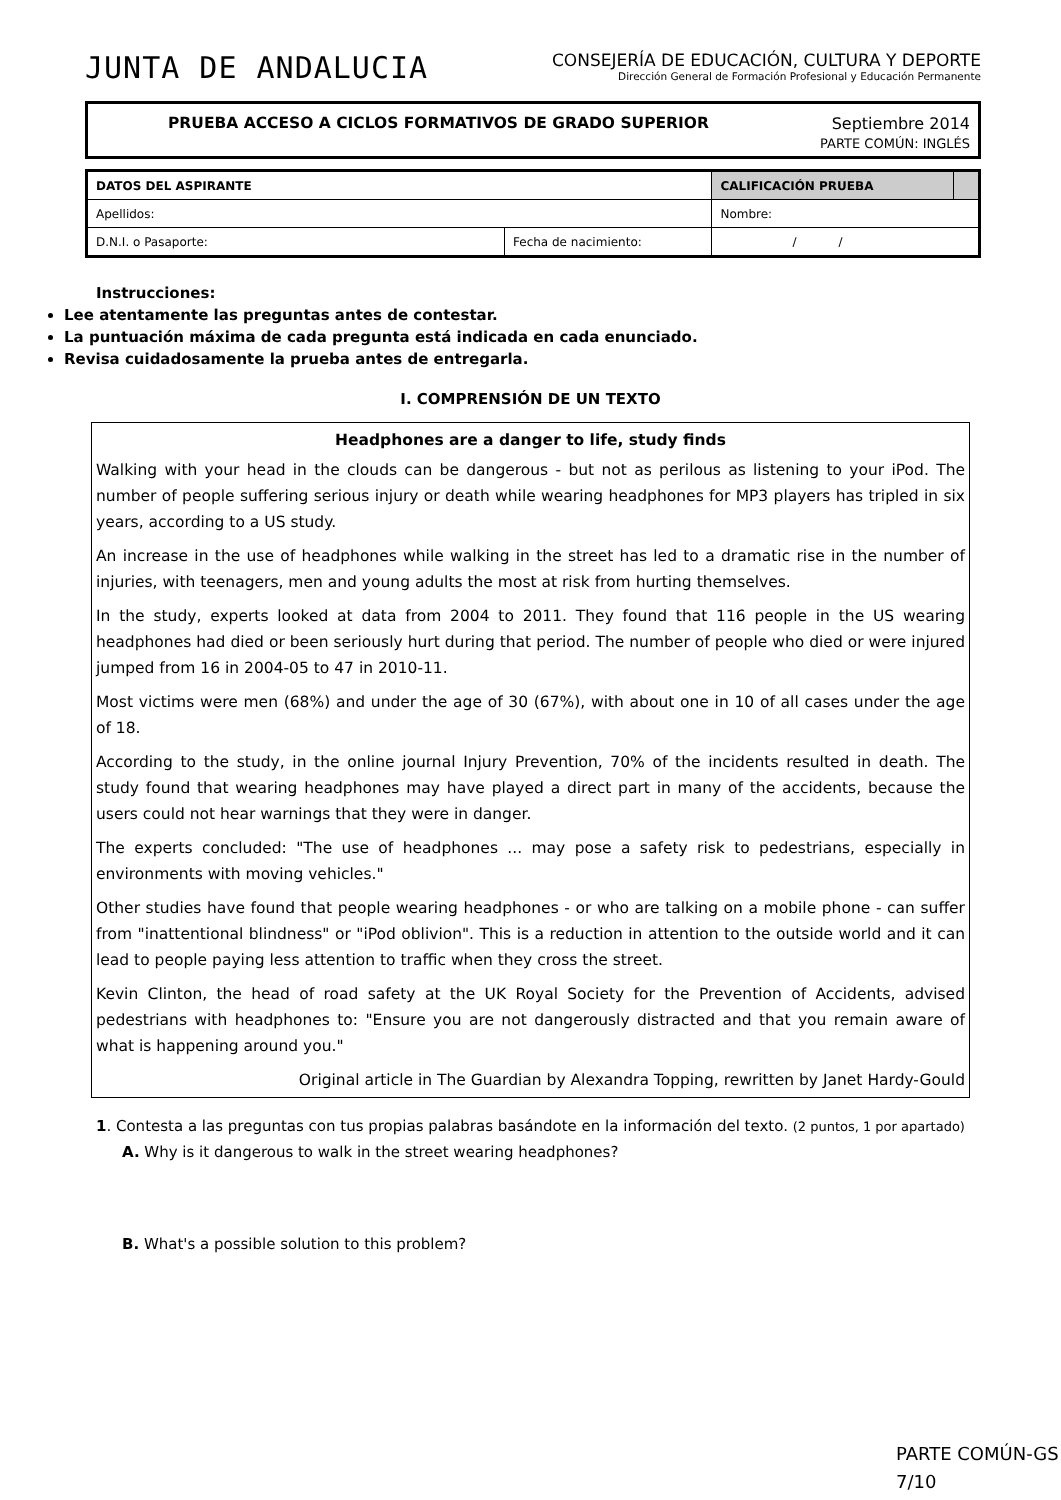JUNTA DE ANDALUCIA
CONSEJERÍA DE EDUCACIÓN, CULTURA Y DEPORTE
Dirección General de Formación Profesional y Educación Permanente
PRUEBA ACCESO A CICLOS FORMATIVOS DE GRADO SUPERIOR
Septiembre 2014
PARTE COMÚN: INGLÉS
| DATOS DEL ASPIRANTE | | CALIFICACIÓN PRUEBA | |
| Apellidos: | | Nombre: | |
| D.N.I. o Pasaporte: | Fecha de nacimiento: | / / | |
Instrucciones:
Lee atentamente las preguntas antes de contestar.
La puntuación máxima de cada pregunta está indicada en cada enunciado.
Revisa cuidadosamente la prueba antes de entregarla.
I. COMPRENSIÓN DE UN TEXTO
Headphones are a danger to life, study finds
Walking with your head in the clouds can be dangerous - but not as perilous as listening to your iPod. The number of people suffering serious injury or death while wearing headphones for MP3 players has tripled in six years, according to a US study.
An increase in the use of headphones while walking in the street has led to a dramatic rise in the number of injuries, with teenagers, men and young adults the most at risk from hurting themselves.
In the study, experts looked at data from 2004 to 2011. They found that 116 people in the US wearing headphones had died or been seriously hurt during that period. The number of people who died or were injured jumped from 16 in 2004-05 to 47 in 2010-11.
Most victims were men (68%) and under the age of 30 (67%), with about one in 10 of all cases under the age of 18.
According to the study, in the online journal Injury Prevention, 70% of the incidents resulted in death. The study found that wearing headphones may have played a direct part in many of the accidents, because the users could not hear warnings that they were in danger.
The experts concluded: "The use of headphones ... may pose a safety risk to pedestrians, especially in environments with moving vehicles."
Other studies have found that people wearing headphones - or who are talking on a mobile phone - can suffer from "inattentional blindness" or "iPod oblivion". This is a reduction in attention to the outside world and it can lead to people paying less attention to traffic when they cross the street.
Kevin Clinton, the head of road safety at the UK Royal Society for the Prevention of Accidents, advised pedestrians with headphones to: "Ensure you are not dangerously distracted and that you remain aware of what is happening around you."
Original article in The Guardian by Alexandra Topping, rewritten by Janet Hardy-Gould
1. Contesta a las preguntas con tus propias palabras basándote en la información del texto. (2 puntos, 1 por apartado)
A. Why is it dangerous to walk in the street wearing headphones?
B. What's a possible solution to this problem?
PARTE COMÚN-GS
7/10